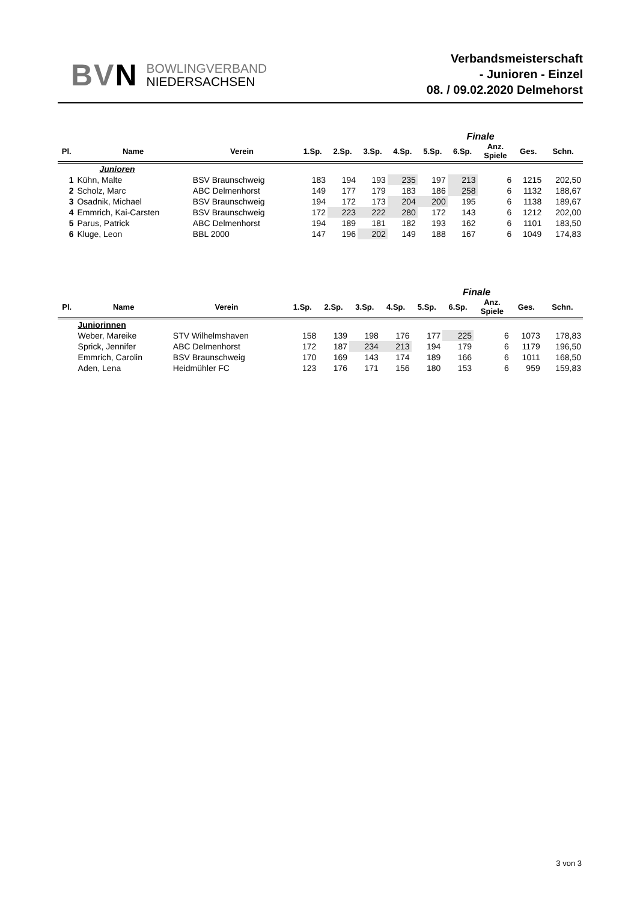BVN
BOWLINGVERBAND
NIEDERSACHSEN
Verbandsmeisterschaft
- Junioren - Einzel
08. / 09.02.2020 Delmehorst
| | | | | | | | | Finale | | | | |
| Pl. | Name | Verein | | 1.Sp. | 2.Sp. | 3.Sp. | 4.Sp. | 5.Sp. | 6.Sp. | Anz. Spiele | Ges. | Schn. |
| | Junioren | | | | | | | | | | | |
| 1 | Kühn, Malte | BSV Braunschweig | | 183 | 194 | 193 | 235 | 197 | 213 | 6 | 1215 | 202,50 |
| 2 | Scholz, Marc | ABC Delmenhorst | | 149 | 177 | 179 | 183 | 186 | 258 | 6 | 1132 | 188,67 |
| 3 | Osadnik, Michael | BSV Braunschweig | | 194 | 172 | 173 | 204 | 200 | 195 | 6 | 1138 | 189,67 |
| 4 | Emmrich, Kai-Carsten | BSV Braunschweig | | 172 | 223 | 222 | 280 | 172 | 143 | 6 | 1212 | 202,00 |
| 5 | Parus, Patrick | ABC Delmenhorst | | 194 | 189 | 181 | 182 | 193 | 162 | 6 | 1101 | 183,50 |
| 6 | Kluge, Leon | BBL 2000 | | 147 | 196 | 202 | 149 | 188 | 167 | 6 | 1049 | 174,83 |
| | | | | | | | | Finale | | | | |
| Pl. | Name | Verein | | 1.Sp. | 2.Sp. | 3.Sp. | 4.Sp. | 5.Sp. | 6.Sp. | Anz. Spiele | Ges. | Schn. |
| | Juniorinnen | | | | | | | | | | | |
| | Weber, Mareike | STV Wilhelmshaven | | 158 | 139 | 198 | 176 | 177 | 225 | 6 | 1073 | 178,83 |
| | Sprick, Jennifer | ABC Delmenhorst | | 172 | 187 | 234 | 213 | 194 | 179 | 6 | 1179 | 196,50 |
| | Emmrich, Carolin | BSV Braunschweig | | 170 | 169 | 143 | 174 | 189 | 166 | 6 | 1011 | 168,50 |
| | Aden, Lena | Heidmühler FC | | 123 | 176 | 171 | 156 | 180 | 153 | 6 | 959 | 159,83 |
3 von 3